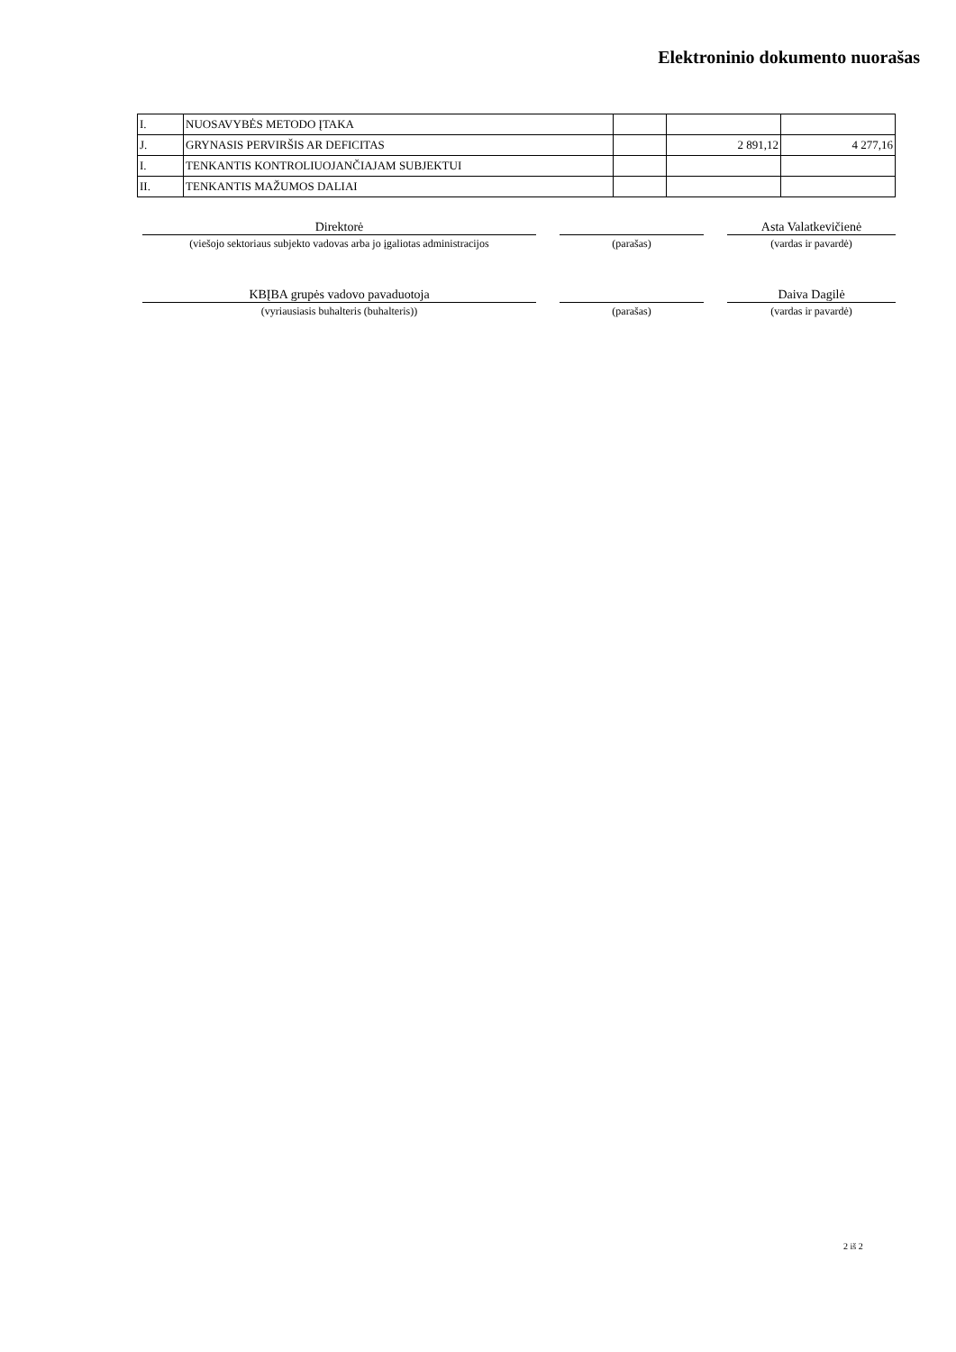Elektroninio dokumento nuorašas
| I. | NUOSAVYBĖS METODO ĮTAKA | | | |
| J. | GRYNASIS PERVIRŠIS AR DEFICITAS | | 2 891,12 | 4 277,16 |
| I. | TENKANTIS KONTROLIUOJANČIAJAM SUBJEKTUI | | | |
| II. | TENKANTIS MAŽUMOS DALIAI | | | |
Direktorė
(viešojo sektoriaus subjekto vadovas arba jo įgaliotas administracijos
(parašas)
Asta Valatkevičienė
(vardas ir pavardė)
KBĮBA grupės vadovo pavaduotoja
(vyriausiasis buhalteris (buhalteris))
(parašas)
Daiva Dagilė
(vardas ir pavardė)
2 iš 2